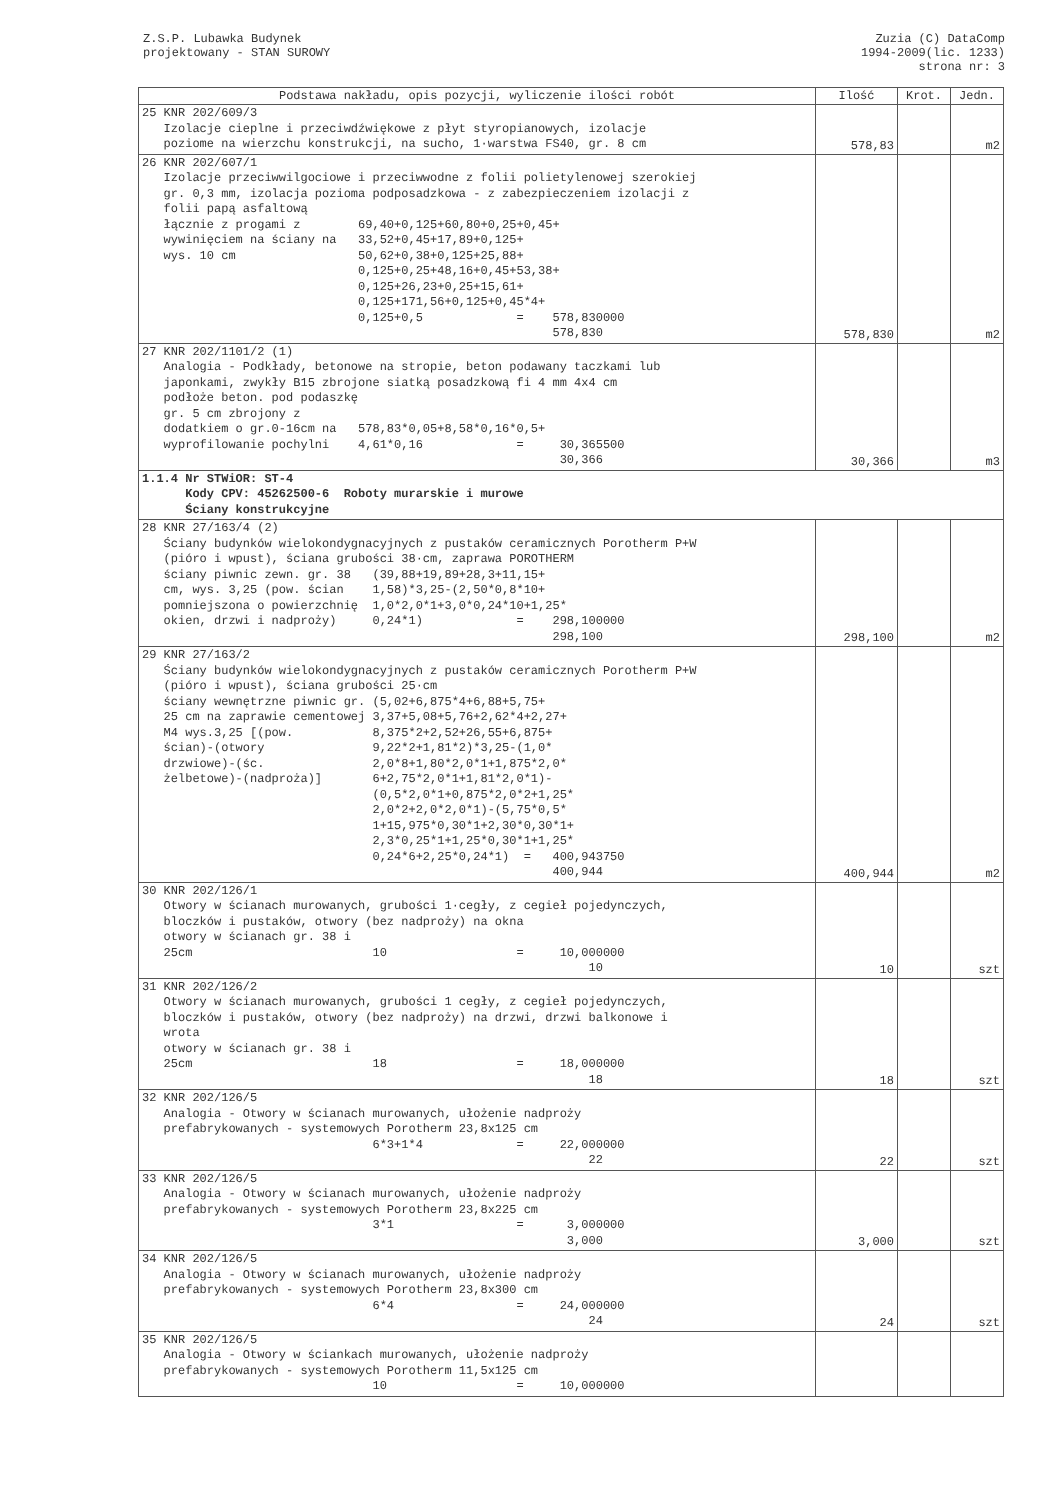Z.S.P. Lubawka Budynek
projektowany - STAN SUROWY
Zuzia (C) DataComp
1994-2009(lic. 1233)
strona nr: 3
| Podstawa nakładu, opis pozycji, wyliczenie ilości robót | Ilość | Krot. | Jedn. |
| --- | --- | --- | --- |
| 25 KNR 202/609/3 Izolacje cieplne i przeciwdźwiękowe z płyt styropianowych, izolacje poziome na wierzchu konstrukcji, na sucho, 1·warstwa FS40, gr. 8 cm | 578,83 | | m2 |
| 26 KNR 202/607/1 Izolacje przeciwwilgociowe i przeciwwodne z folii polietylenowej szerokiej gr. 0,3 mm, izolacja pozioma podposadzkowa - z zabezpieczeniem izolacji z folii papą asfaltową łącznie z progami z 69,40+0,125+60,80+0,25+0,45+ wywinięciem na ściany na 33,52+0,45+17,89+0,125+ wys. 10 cm 50,62+0,38+0,125+25,88+ 0,125+0,25+48,16+0,45+53,38+ 0,125+26,23+0,25+15,61+ 0,125+171,56+0,125+0,45*4+ 0,125+0,5 = 578,830000 578,830 | 578,830 | | m2 |
| 27 KNR 202/1101/2 (1) Analogia - Podkłady, betonowe na stropie, beton podawany taczkami lub japonkami, zwykły B15 zbrojone siatką posadzkową fi 4 mm 4x4 cm podłoże beton. pod podaszkę gr. 5 cm zbrojony z dodatkiem o gr.0-16cm na 578,83*0,05+8,58*0,16*0,5+ wyprofilowanie pochylni 4,61*0,16 = 30,365500 30,366 | 30,366 | | m3 |
| 1.1.4 Nr STWiOR: ST-4 Kody CPV: 45262500-6 Roboty murarskie i murowe Ściany konstrukcyjne | | | |
| 28 KNR 27/163/4 (2) Ściany budynków wielokondygnacyjnych z pustaków ceramicznych Porotherm P+W (pióro i wpust), ściana grubości 38·cm, zaprawa POROTHERM ściany piwnic zewn. gr. 38 (39,88+19,89+28,3+11,15+ cm, wys. 3,25 (pow. ścian 1,58)*3,25-(2,50*0,8*10+ pomniejszona o powierzchnię 1,0*2,0*1+3,0*0,24*10+1,25* okien, drzwi i nadproży) 0,24*1) = 298,100000 298,100 | 298,100 | | m2 |
| 29 KNR 27/163/2 Ściany budynków wielokondygnacyjnych z pustaków ceramicznych Porotherm P+W (pióro i wpust), ściana grubości 25·cm ściany wewnętrzne piwnic gr. (5,02+6,875*4+6,88+5,75+ 25 cm na zaprawie cementowej 3,37+5,08+5,76+2,62*4+2,27+ M4 wys.3,25 [(pow. 8,375*2+2,52+26,55+6,875+ ścian)-(otwory 9,22*2+1,81*2)*3,25-(1,0* drzwiowe)-(śc. 2,0*8+1,80*2,0*1+1,875*2,0* żelbetowe)-(nadproża)] 6+2,75*2,0*1+1,81*2,0*1)- (0,5*2,0*1+0,875*2,0*2+1,25* 2,0*2+2,0*2,0*1)-(5,75*0,5* 1+15,975*0,30*1+2,30*0,30*1+ 2,3*0,25*1+1,25*0,30*1+1,25* 0,24*6+2,25*0,24*1) = 400,943750 400,944 | 400,944 | | m2 |
| 30 KNR 202/126/1 Otwory w ścianach murowanych, grubości 1·cegły, z cegieł pojedynczych, bloczków i pustaków, otwory (bez nadproży) na okna otwory w ścianach gr. 38 i 25cm 10 = 10,000000 10 | 10 | | szt |
| 31 KNR 202/126/2 Otwory w ścianach murowanych, grubości 1 cegły, z cegieł pojedynczych, bloczków i pustaków, otwory (bez nadproży) na drzwi, drzwi balkonowe i wrota otwory w ścianach gr. 38 i 25cm 18 = 18,000000 18 | 18 | | szt |
| 32 KNR 202/126/5 Analogia - Otwory w ścianach murowanych, ułożenie nadproży prefabrykowanych - systemowych Porotherm 23,8x125 cm 6*3+1*4 = 22,000000 22 | 22 | | szt |
| 33 KNR 202/126/5 Analogia - Otwory w ścianach murowanych, ułożenie nadproży prefabrykowanych - systemowych Porotherm 23,8x225 cm 3*1 = 3,000000 3,000 | 3,000 | | szt |
| 34 KNR 202/126/5 Analogia - Otwory w ścianach murowanych, ułożenie nadproży prefabrykowanych - systemowych Porotherm 23,8x300 cm 6*4 = 24,000000 24 | 24 | | szt |
| 35 KNR 202/126/5 Analogia - Otwory w ściankach murowanych, ułożenie nadproży prefabrykowanych - systemowych Porotherm 11,5x125 cm 10 = 10,000000 | | | |